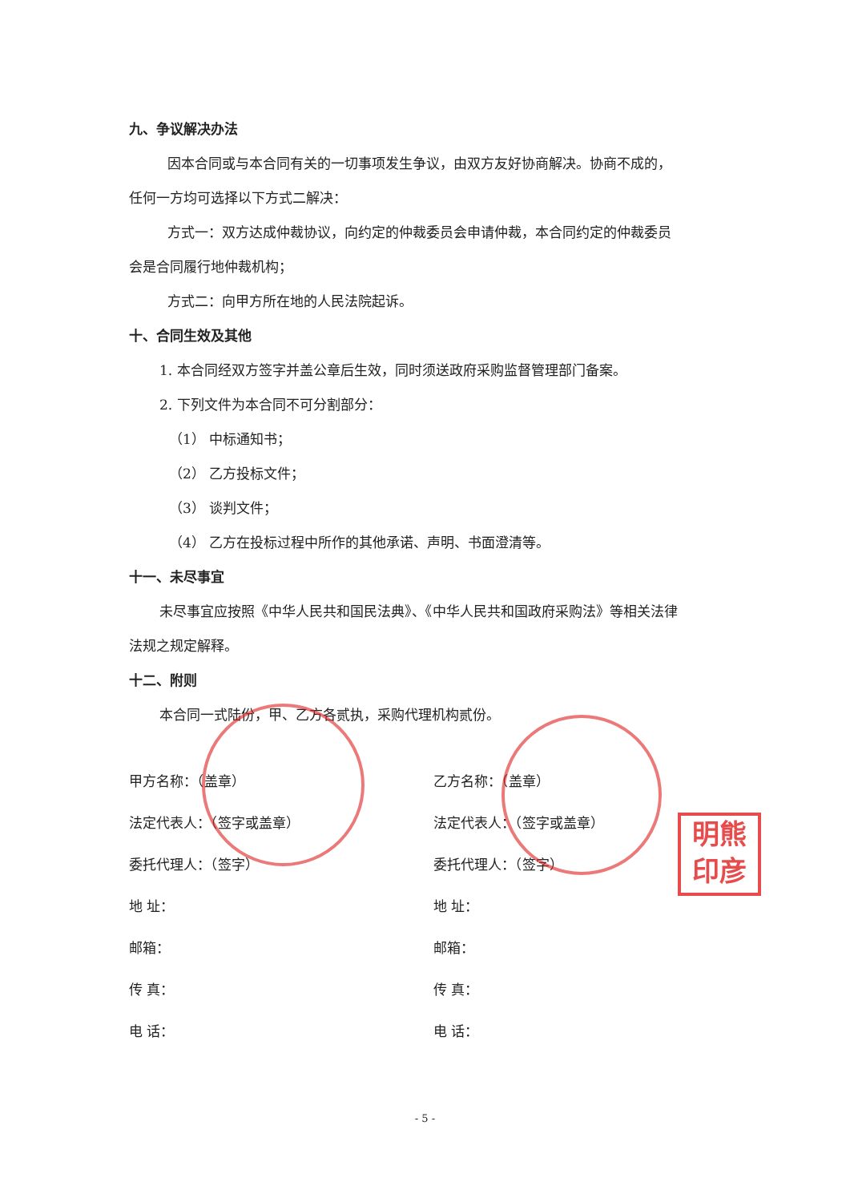九、争议解决办法
因本合同或与本合同有关的一切事项发生争议，由双方友好协商解决。协商不成的，
任何一方均可选择以下方式二解决：
方式一：双方达成仲裁协议，向约定的仲裁委员会申请仲裁，本合同约定的仲裁委员
会是合同履行地仲裁机构；
方式二：向甲方所在地的人民法院起诉。
十、合同生效及其他
1. 本合同经双方签字并盖公章后生效，同时须送政府采购监督管理部门备案。
2. 下列文件为本合同不可分割部分：
（1） 中标通知书；
（2） 乙方投标文件；
（3） 谈判文件；
（4） 乙方在投标过程中所作的其他承诺、声明、书面澄清等。
十一、未尽事宜
未尽事宜应按照《中华人民共和国民法典》、《中华人民共和国政府采购法》等相关法律
法规之规定解释。
十二、附则
本合同一式陆份，甲、乙方各贰执，采购代理机构贰份。
甲方名称：（盖章）
法定代表人：（签字或盖章）
委托代理人：（签字）
地 址：
邮箱：
传 真：
电 话：
乙方名称：（盖章）
法定代表人：（签字或盖章）
委托代理人：（签字）
地 址：
邮箱：
传 真：
电 话：
明熊
印彦
- 5 -